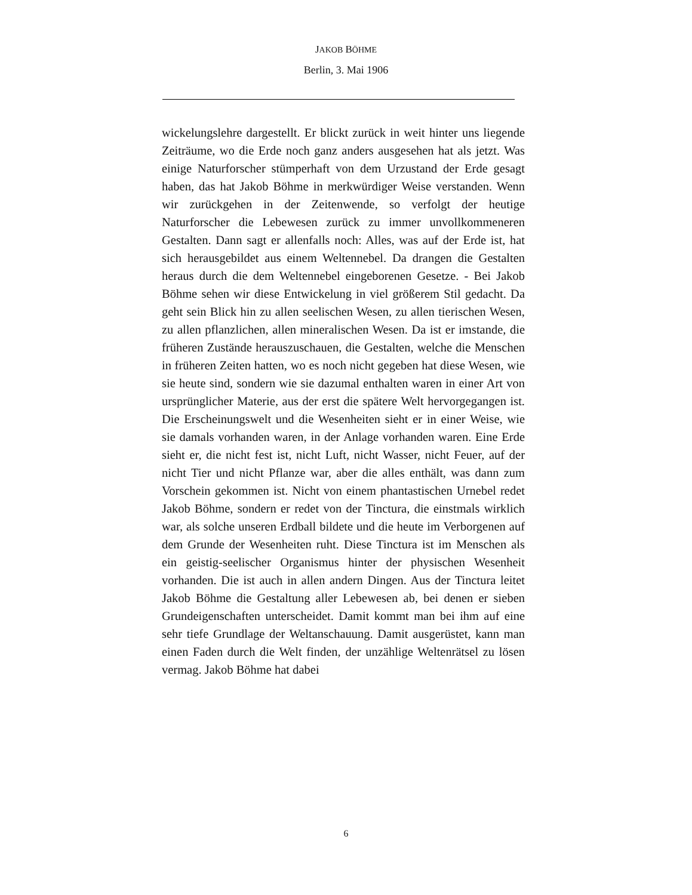JAKOB BÖHME
Berlin, 3. Mai 1906
wickelungslehre dargestellt. Er blickt zurück in weit hinter uns liegende Zeiträume, wo die Erde noch ganz anders ausgesehen hat als jetzt. Was einige Naturforscher stümperhaft von dem Urzustand der Erde gesagt haben, das hat Jakob Böhme in merkwürdiger Weise verstanden. Wenn wir zurückgehen in der Zeitenwende, so verfolgt der heutige Naturforscher die Lebewesen zurück zu immer unvollkommeneren Gestalten. Dann sagt er allenfalls noch: Alles, was auf der Erde ist, hat sich herausgebildet aus einem Weltennebel. Da drangen die Gestalten heraus durch die dem Weltennebel eingeborenen Gesetze. - Bei Jakob Böhme sehen wir diese Entwickelung in viel größerem Stil gedacht. Da geht sein Blick hin zu allen seelischen Wesen, zu allen tierischen Wesen, zu allen pflanzlichen, allen mineralischen Wesen. Da ist er imstande, die früheren Zustände herauszuschauen, die Gestalten, welche die Menschen in früheren Zeiten hatten, wo es noch nicht gegeben hat diese Wesen, wie sie heute sind, sondern wie sie dazumal enthalten waren in einer Art von ursprünglicher Materie, aus der erst die spätere Welt hervorgegangen ist. Die Erscheinungswelt und die Wesenheiten sieht er in einer Weise, wie sie damals vorhanden waren, in der Anlage vorhanden waren. Eine Erde sieht er, die nicht fest ist, nicht Luft, nicht Wasser, nicht Feuer, auf der nicht Tier und nicht Pflanze war, aber die alles enthält, was dann zum Vorschein gekommen ist. Nicht von einem phantastischen Urnebel redet Jakob Böhme, sondern er redet von der Tinctura, die einstmals wirklich war, als solche unseren Erdball bildete und die heute im Verborgenen auf dem Grunde der Wesenheiten ruht. Diese Tinctura ist im Menschen als ein geistig-seelischer Organismus hinter der physischen Wesenheit vorhanden. Die ist auch in allen andern Dingen. Aus der Tinctura leitet Jakob Böhme die Gestaltung aller Lebewesen ab, bei denen er sieben Grundeigenschaften unterscheidet. Damit kommt man bei ihm auf eine sehr tiefe Grundlage der Weltanschauung. Damit ausgerüstet, kann man einen Faden durch die Welt finden, der unzählige Weltenrätsel zu lösen vermag. Jakob Böhme hat dabei
6